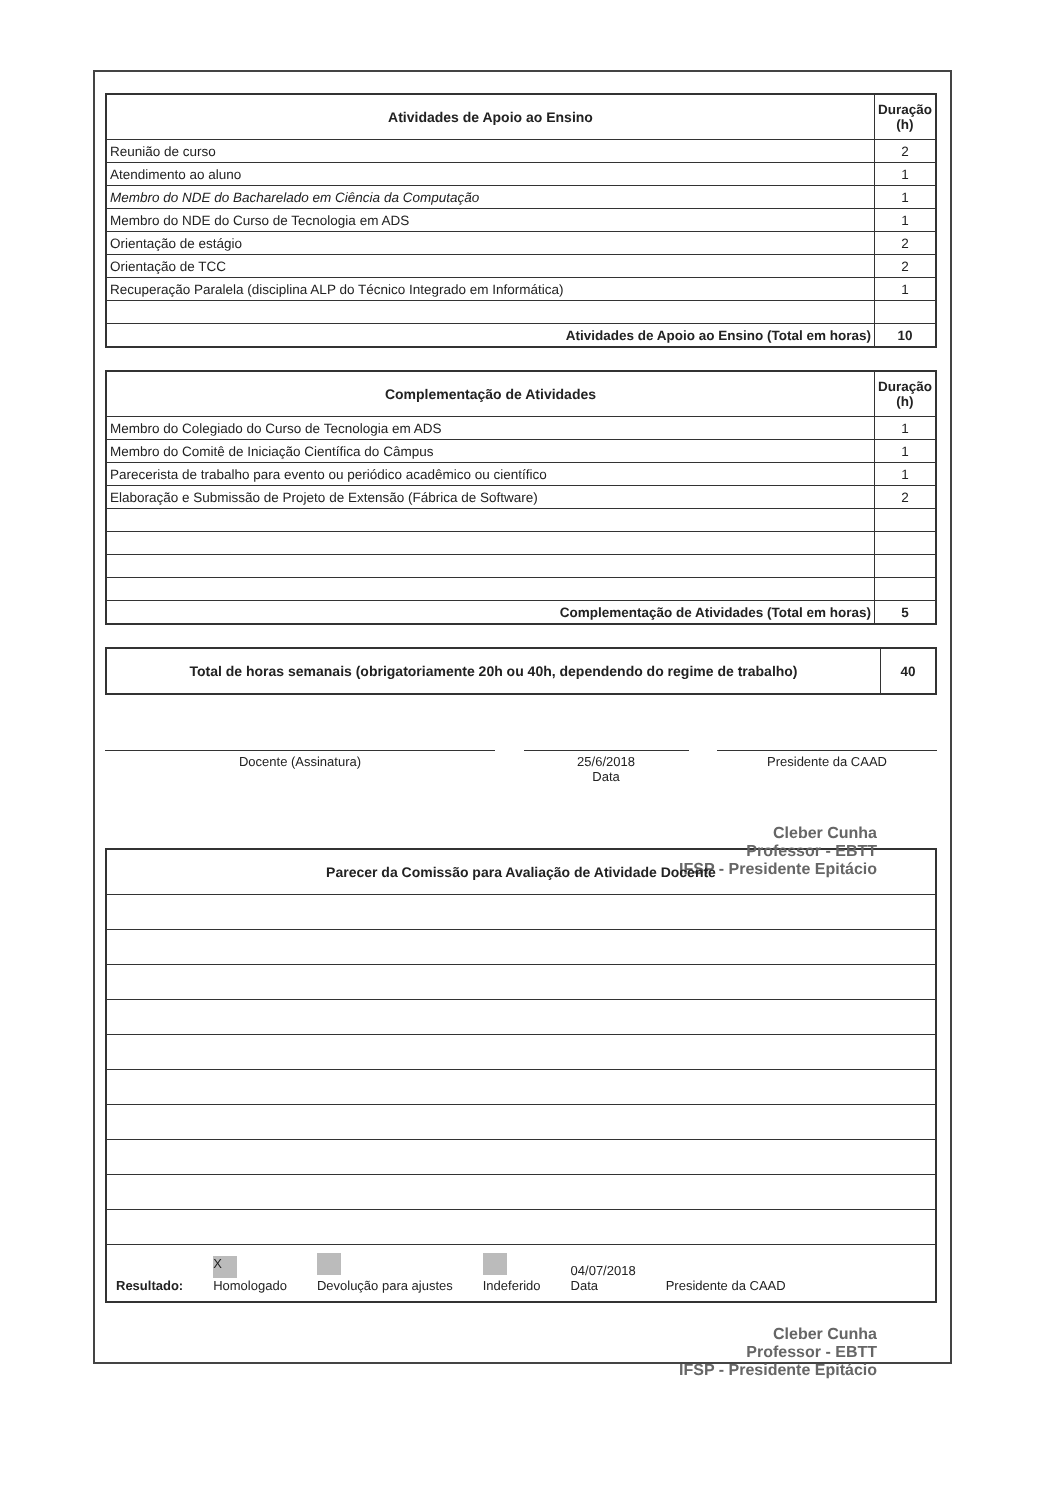| Atividades de Apoio ao Ensino | Duração (h) |
| --- | --- |
| Reunião de curso | 2 |
| Atendimento ao aluno | 1 |
| Membro do NDE do Bacharelado em Ciência da Computação | 1 |
| Membro do NDE do Curso de Tecnologia em ADS | 1 |
| Orientação de estágio | 2 |
| Orientação de TCC | 2 |
| Recuperação Paralela (disciplina ALP do Técnico Integrado em Informática) | 1 |
| Atividades de Apoio ao Ensino (Total em horas) | 10 |
| Complementação de Atividades | Duração (h) |
| --- | --- |
| Membro do Colegiado do Curso de Tecnologia em ADS | 1 |
| Membro do Comitê de Iniciação Científica do Câmpus | 1 |
| Parecerista de trabalho para evento ou periódico acadêmico ou científico | 1 |
| Elaboração e Submissão de Projeto de Extensão (Fábrica de Software) | 2 |
| Complementação de Atividades (Total em horas) | 5 |
| Total de horas semanais (obrigatoriamente 20h ou 40h, dependendo do regime de trabalho) | 40 |
Docente (Assinatura) 25/6/2018
Data
Presidente da CAAD
Cleber Cunha
Professor - EBTT
IFSP - Presidente Epitácio
| Parecer da Comissão para Avaliação de Atividade Docente |
| --- |
| Resultado: X Homologado Devolução para ajustes Indeferido 04/07/2018 Data Presidente da CAAD |
Cleber Cunha
Professor - EBTT
IFSP - Presidente Epitácio